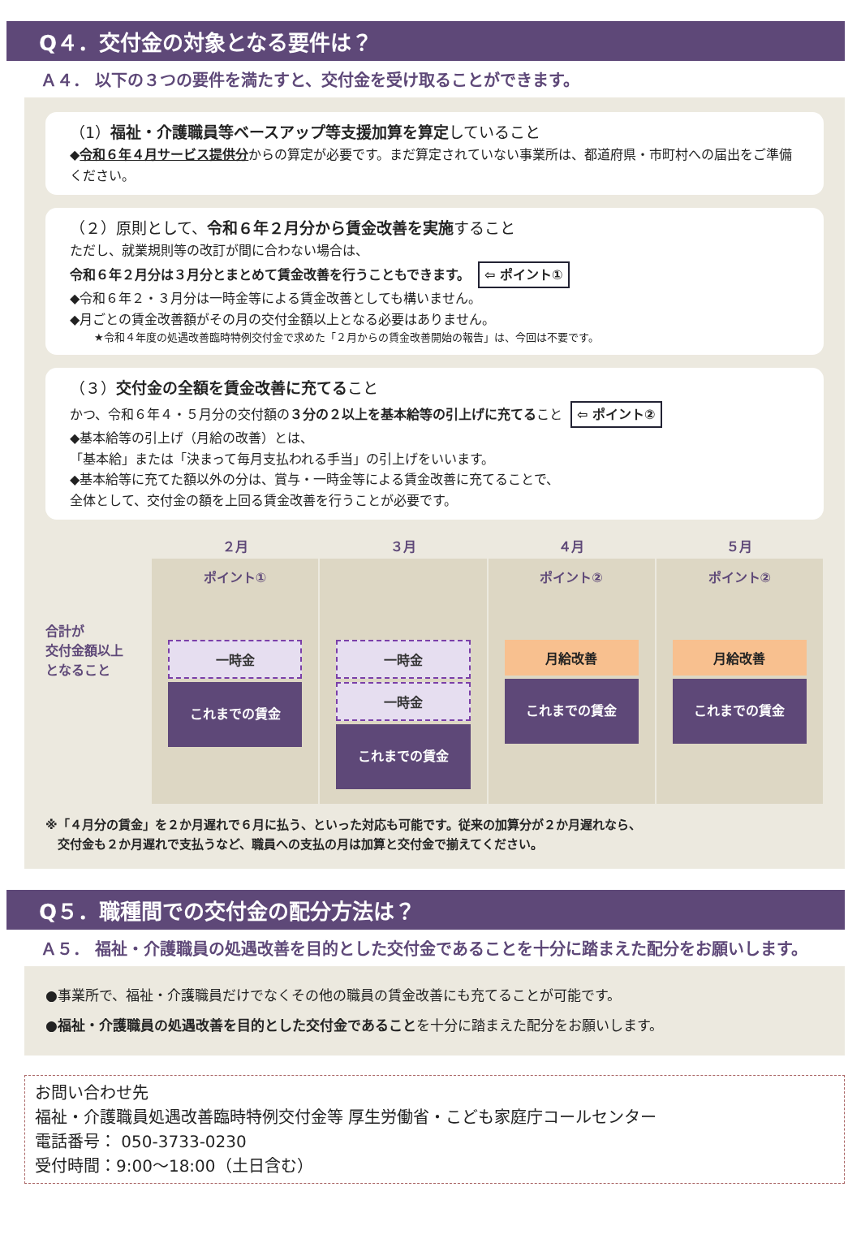Q４．交付金の対象となる要件は？
Ａ４． 以下の３つの要件を満たすと、交付金を受け取ることができます。
（1）福祉・介護職員等ベースアップ等支援加算を算定していること
◆令和６年４月サービス提供分からの算定が必要です。まだ算定されていない事業所は、都道府県・市町村への届出をご準備ください。
（２）原則として、令和６年２月分から賃金改善を実施すること
ただし、就業規則等の改訂が間に合わない場合は、
令和６年２月分は３月分とまとめて賃金改善を行うこともできます。 ⇦ ポイント①
◆令和６年２・３月分は一時金等による賃金改善としても構いません。
◆月ごとの賃金改善額がその月の交付金額以上となる必要はありません。
★令和４年度の処遇改善臨時特例交付金で求めた「２月からの賃金改善開始の報告」は、今回は不要です。
（３）交付金の全額を賃金改善に充てること
かつ、令和６年４・５月分の交付額の３分の２以上を基本給等の引上げに充てること ⇦ ポイント②
◆基本給等の引上げ（月給の改善）とは、
「基本給」または「決まって毎月支払われる手当」の引上げをいいます。
◆基本給等に充てた額以外の分は、賞与・一時金等による賃金改善に充てることで、
全体として、交付金の額を上回る賃金改善を行うことが必要です。
合計が
交付金額以上
となること
２月
ポイント①
一時金
これまでの賃金
３月
一時金
一時金
これまでの賃金
４月
ポイント②
月給改善
これまでの賃金
５月
ポイント②
月給改善
これまでの賃金
※「４月分の賃金」を２か月遅れで６月に払う、といった対応も可能です。従来の加算分が２か月遅れなら、
　交付金も２か月遅れで支払うなど、職員への支払の月は加算と交付金で揃えてください。
Q５．職種間での交付金の配分方法は？
Ａ５． 福祉・介護職員の処遇改善を目的とした交付金であることを十分に踏まえた配分をお願いします。
●事業所で、福祉・介護職員だけでなくその他の職員の賃金改善にも充てることが可能です。
●福祉・介護職員の処遇改善を目的とした交付金であることを十分に踏まえた配分をお願いします。
お問い合わせ先
福祉・介護職員処遇改善臨時特例交付金等 厚生労働省・こども家庭庁コールセンター
電話番号： 050-3733-0230
受付時間：9:00～18:00（土日含む）